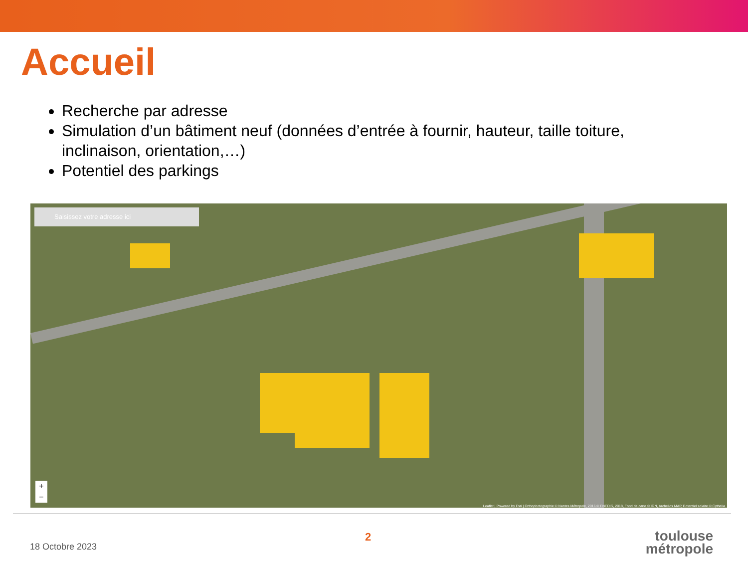Accueil
Recherche par adresse
Simulation d’un bâtiment neuf (données d’entrée à fournir, hauteur, taille toiture, inclinaison, orientation,…)
Potentiel des parkings
Saisissez votre adresse ici
+
−
Leaflet | Powered by Esri | Orthophotographie © Nantes Métropole, 2016 © ENEDIS, 2018, Fond de carte © IGN, Archelios MAP, Potentiel solaire © Cythelia
2
18 Octobre 2023
toulouse
métropole